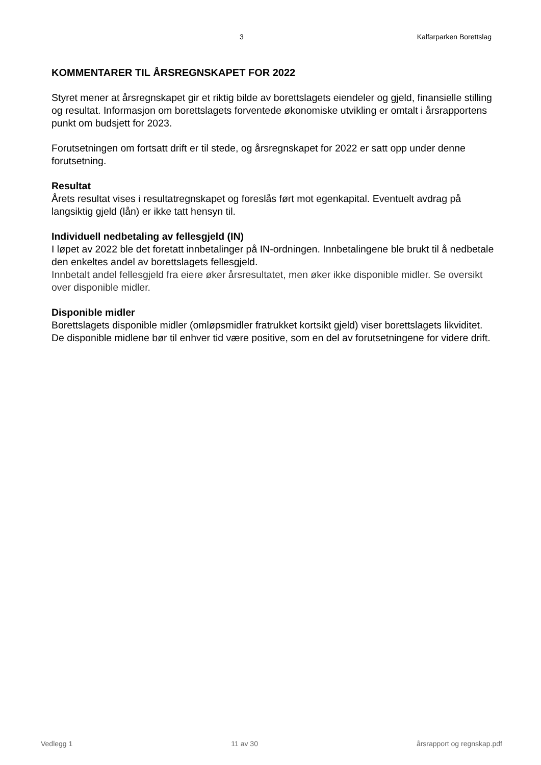3 Kalfarparken Borettslag
KOMMENTARER TIL ÅRSREGNSKAPET FOR 2022
Styret mener at årsregnskapet gir et riktig bilde av borettslagets eiendeler og gjeld, finansielle stilling og resultat. Informasjon om borettslagets forventede økonomiske utvikling er omtalt i årsrapportens punkt om budsjett for 2023.
Forutsetningen om fortsatt drift er til stede, og årsregnskapet for 2022 er satt opp under denne forutsetning.
Resultat
Årets resultat vises i resultatregnskapet og foreslås ført mot egenkapital. Eventuelt avdrag på langsiktig gjeld (lån) er ikke tatt hensyn til.
Individuell nedbetaling av fellesgjeld (IN)
I løpet av 2022 ble det foretatt innbetalinger på IN-ordningen. Innbetalingene ble brukt til å nedbetale den enkeltes andel av borettslagets fellesgjeld.
Innbetalt andel fellesgjeld fra eiere øker årsresultatet, men øker ikke disponible midler. Se oversikt over disponible midler.
Disponible midler
Borettslagets disponible midler (omløpsmidler fratrukket kortsikt gjeld) viser borettslagets likviditet. De disponible midlene bør til enhver tid være positive, som en del av forutsetningene for videre drift.
Vedlegg 1 11 av 30 årsrapport og regnskap.pdf